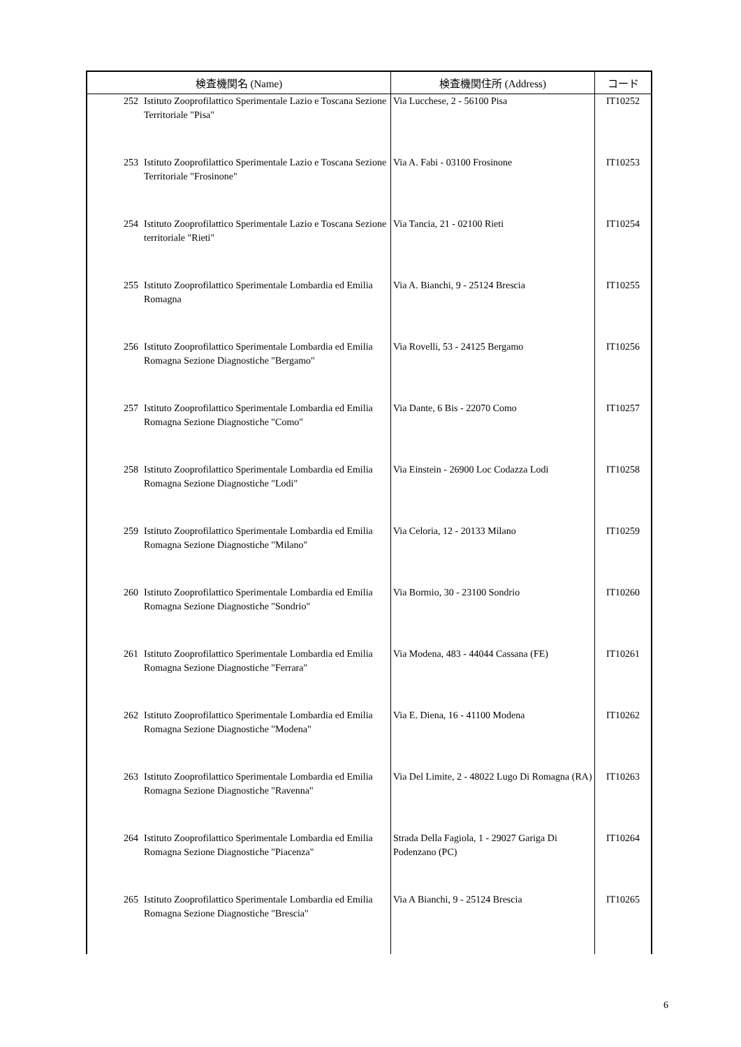| 検査機関名 (Name) | | 検査機関住所 (Address) | コード |
| --- | --- | --- | --- |
| 252 | Istituto Zooprofilattico Sperimentale Lazio e Toscana Sezione Territoriale "Pisa" | Via Lucchese, 2 - 56100 Pisa | IT10252 |
| 253 | Istituto Zooprofilattico Sperimentale Lazio e Toscana Sezione Territoriale "Frosinone" | Via A. Fabi - 03100 Frosinone | IT10253 |
| 254 | Istituto Zooprofilattico Sperimentale Lazio e Toscana Sezione territoriale "Rieti" | Via Tancia, 21 - 02100 Rieti | IT10254 |
| 255 | Istituto Zooprofilattico Sperimentale Lombardia ed Emilia Romagna | Via A. Bianchi, 9 - 25124 Brescia | IT10255 |
| 256 | Istituto Zooprofilattico Sperimentale Lombardia ed Emilia Romagna Sezione Diagnostiche "Bergamo" | Via Rovelli, 53 - 24125 Bergamo | IT10256 |
| 257 | Istituto Zooprofilattico Sperimentale Lombardia ed Emilia Romagna Sezione Diagnostiche "Como" | Via Dante, 6 Bis - 22070 Como | IT10257 |
| 258 | Istituto Zooprofilattico Sperimentale Lombardia ed Emilia Romagna Sezione Diagnostiche "Lodi" | Via Einstein - 26900 Loc Codazza Lodi | IT10258 |
| 259 | Istituto Zooprofilattico Sperimentale Lombardia ed Emilia Romagna Sezione Diagnostiche "Milano" | Via Celoria, 12 - 20133 Milano | IT10259 |
| 260 | Istituto Zooprofilattico Sperimentale Lombardia ed Emilia Romagna Sezione Diagnostiche "Sondrio" | Via Bormio, 30 - 23100 Sondrio | IT10260 |
| 261 | Istituto Zooprofilattico Sperimentale Lombardia ed Emilia Romagna Sezione Diagnostiche "Ferrara" | Via Modena, 483 - 44044 Cassana (FE) | IT10261 |
| 262 | Istituto Zooprofilattico Sperimentale Lombardia ed Emilia Romagna Sezione Diagnostiche "Modena" | Via E. Diena, 16 - 41100 Modena | IT10262 |
| 263 | Istituto Zooprofilattico Sperimentale Lombardia ed Emilia Romagna Sezione Diagnostiche "Ravenna" | Via Del Limite, 2 - 48022 Lugo Di Romagna (RA) | IT10263 |
| 264 | Istituto Zooprofilattico Sperimentale Lombardia ed Emilia Romagna Sezione Diagnostiche "Piacenza" | Strada Della Fagiola, 1 - 29027 Gariga Di Podenzano (PC) | IT10264 |
| 265 | Istituto Zooprofilattico Sperimentale Lombardia ed Emilia Romagna Sezione Diagnostiche "Brescia" | Via A Bianchi, 9 - 25124 Brescia | IT10265 |
6